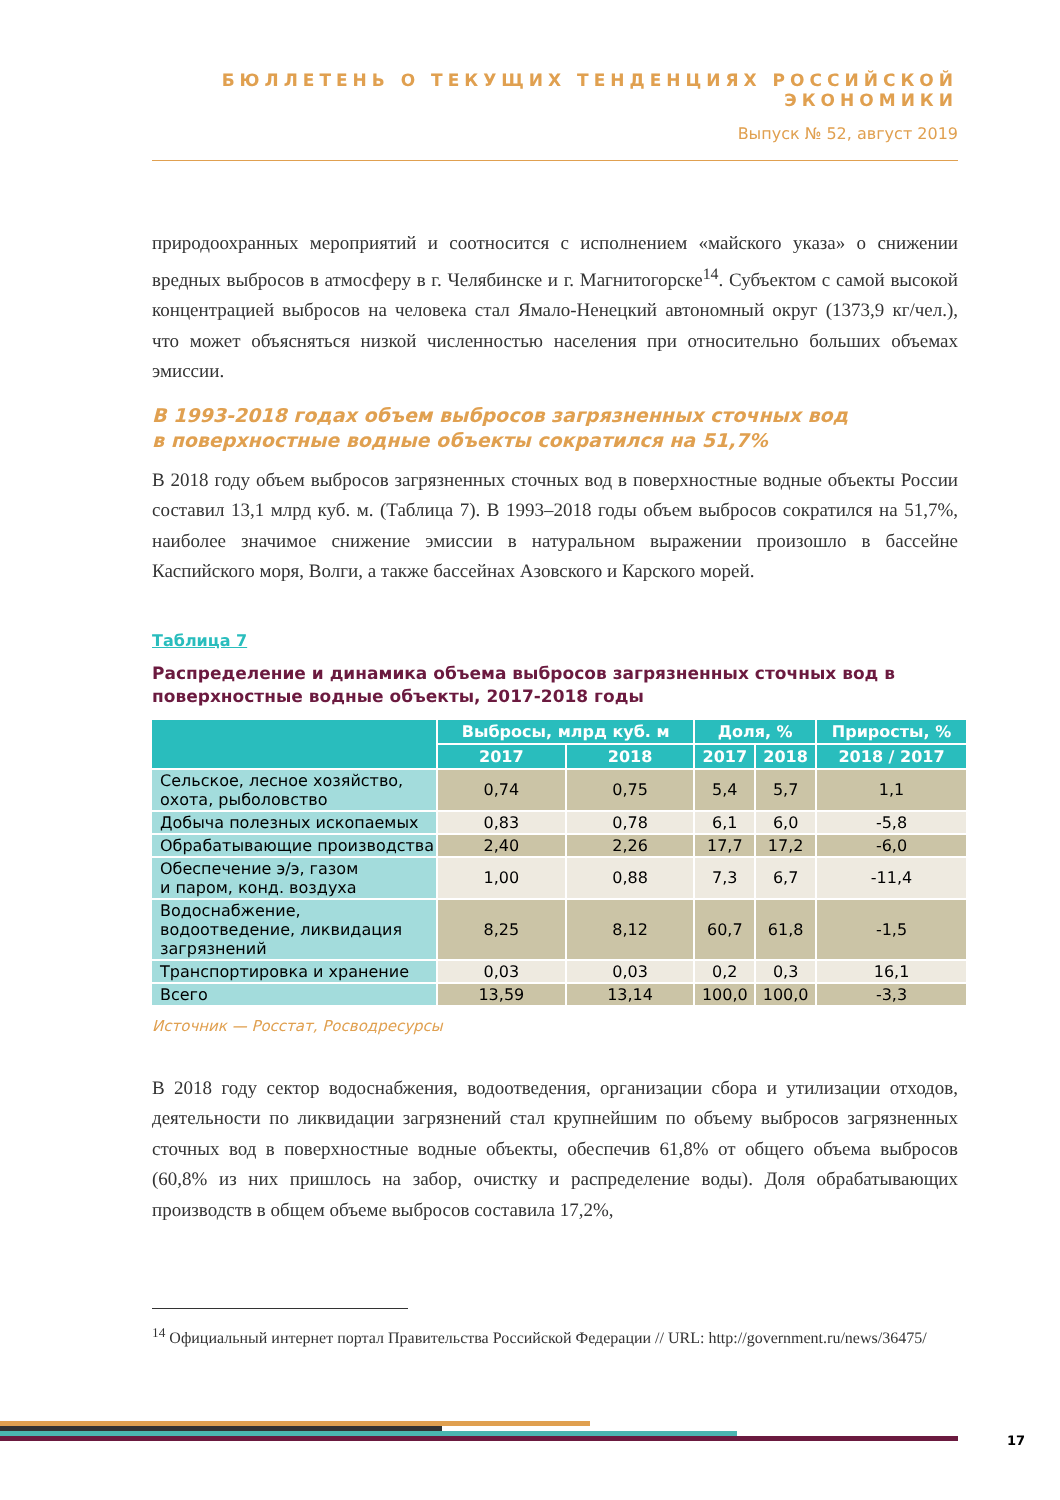БЮЛЛЕТЕНЬ О ТЕКУЩИХ ТЕНДЕНЦИЯХ РОССИЙСКОЙ ЭКОНОМИКИ
Выпуск № 52, август 2019
природоохранных мероприятий и соотносится с исполнением «майского указа» о снижении вредных выбросов в атмосферу в г. Челябинске и г. Магнитогорске<sup>14</sup>. Субъектом с самой высокой концентрацией выбросов на человека стал Ямало-Ненецкий автономный округ (1373,9 кг/чел.), что может объясняться низкой численностью населения при относительно больших объемах эмиссии.
В 1993-2018 годах объем выбросов загрязненных сточных вод
в поверхностные водные объекты сократился на 51,7%
В 2018 году объем выбросов загрязненных сточных вод в поверхностные водные объекты России составил 13,1 млрд куб. м. (Таблица 7). В 1993–2018 годы объем выбросов сократился на 51,7%, наиболее значимое снижение эмиссии в натуральном выражении произошло в бассейне Каспийского моря, Волги, а также бассейнах Азовского и Карского морей.
Таблица 7
Распределение и динамика объема выбросов загрязненных сточных вод в поверхностные водные объекты, 2017-2018 годы
| | Выбросы, млрд куб. м | | Доля, % | | Приросты, % |
| --- | --- | --- | --- | --- | --- |
| | 2017 | 2018 | 2017 | 2018 | 2018 / 2017 |
| Сельское, лесное хозяйство, охота, рыболовство | 0,74 | 0,75 | 5,4 | 5,7 | 1,1 |
| Добыча полезных ископаемых | 0,83 | 0,78 | 6,1 | 6,0 | -5,8 |
| Обрабатывающие производства | 2,40 | 2,26 | 17,7 | 17,2 | -6,0 |
| Обеспечение э/э, газом и паром, конд. воздуха | 1,00 | 0,88 | 7,3 | 6,7 | -11,4 |
| Водоснабжение, водоотведение, ликвидация загрязнений | 8,25 | 8,12 | 60,7 | 61,8 | -1,5 |
| Транспортировка и хранение | 0,03 | 0,03 | 0,2 | 0,3 | 16,1 |
| Всего | 13,59 | 13,14 | 100,0 | 100,0 | -3,3 |
Источник — Росстат, Росводресурсы
В 2018 году сектор водоснабжения, водоотведения, организации сбора и утилизации отходов, деятельности по ликвидации загрязнений стал крупнейшим по объему выбросов загрязненных сточных вод в поверхностные водные объекты, обеспечив 61,8% от общего объема выбросов (60,8% из них пришлось на забор, очистку и распределение воды). Доля обрабатывающих производств в общем объеме выбросов составила 17,2%,
<sup>14</sup> Официальный интернет портал Правительства Российской Федерации // URL: http://government.ru/news/36475/
17